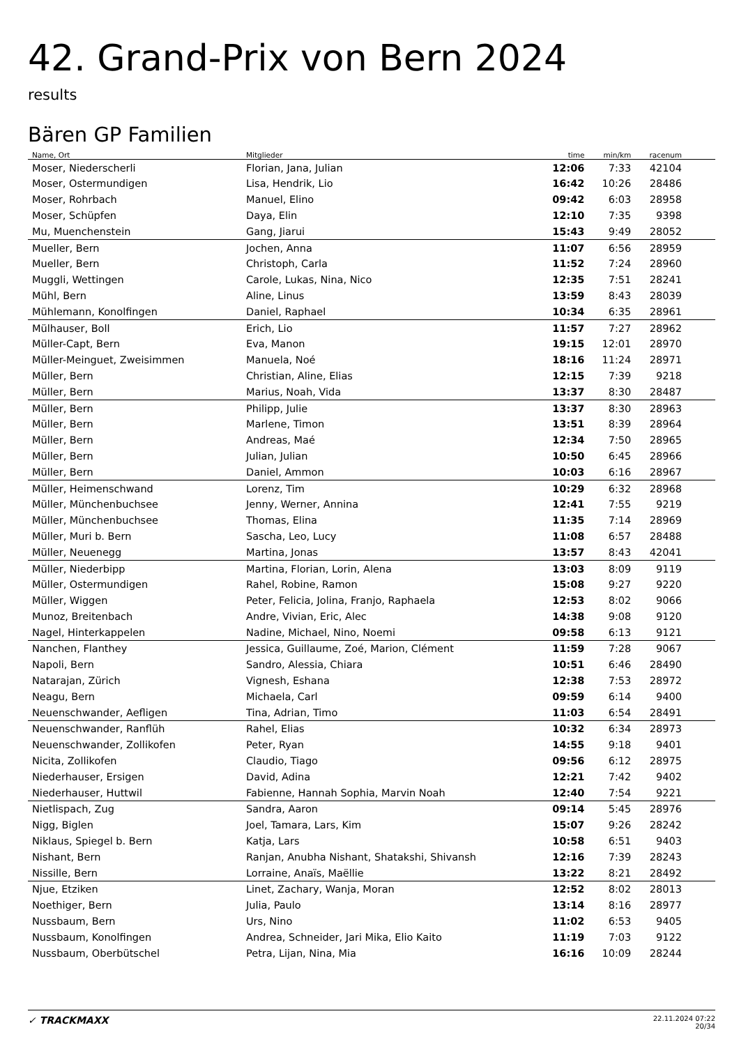42. Grand-Prix von Bern 2024
results
Bären GP Familien
| Name, Ort | Mitglieder | time | min/km | racenum | |
| --- | --- | --- | --- | --- | --- |
| Moser, Niederscherli | Florian, Jana, Julian | 12:06 | 7:33 | 42104 | |
| Moser, Ostermundigen | Lisa, Hendrik, Lio | 16:42 | 10:26 | 28486 | |
| Moser, Rohrbach | Manuel, Elino | 09:42 | 6:03 | 28958 | |
| Moser, Schüpfen | Daya, Elin | 12:10 | 7:35 | 9398 | |
| Mu, Muenchenstein | Gang, Jiarui | 15:43 | 9:49 | 28052 | |
| Mueller, Bern | Jochen, Anna | 11:07 | 6:56 | 28959 | |
| Mueller, Bern | Christoph, Carla | 11:52 | 7:24 | 28960 | |
| Muggli, Wettingen | Carole, Lukas, Nina, Nico | 12:35 | 7:51 | 28241 | |
| Mühl, Bern | Aline, Linus | 13:59 | 8:43 | 28039 | |
| Mühlemann, Konolfingen | Daniel, Raphael | 10:34 | 6:35 | 28961 | |
| Mülhauser, Boll | Erich, Lio | 11:57 | 7:27 | 28962 | |
| Müller-Capt, Bern | Eva, Manon | 19:15 | 12:01 | 28970 | |
| Müller-Meinguet, Zweisimmen | Manuela, Noé | 18:16 | 11:24 | 28971 | |
| Müller, Bern | Christian, Aline, Elias | 12:15 | 7:39 | 9218 | |
| Müller, Bern | Marius, Noah, Vida | 13:37 | 8:30 | 28487 | |
| Müller, Bern | Philipp, Julie | 13:37 | 8:30 | 28963 | |
| Müller, Bern | Marlene, Timon | 13:51 | 8:39 | 28964 | |
| Müller, Bern | Andreas, Maé | 12:34 | 7:50 | 28965 | |
| Müller, Bern | Julian, Julian | 10:50 | 6:45 | 28966 | |
| Müller, Bern | Daniel, Ammon | 10:03 | 6:16 | 28967 | |
| Müller, Heimenschwand | Lorenz, Tim | 10:29 | 6:32 | 28968 | |
| Müller, Münchenbuchsee | Jenny, Werner, Annina | 12:41 | 7:55 | 9219 | |
| Müller, Münchenbuchsee | Thomas, Elina | 11:35 | 7:14 | 28969 | |
| Müller, Muri b. Bern | Sascha, Leo, Lucy | 11:08 | 6:57 | 28488 | |
| Müller, Neuenegg | Martina, Jonas | 13:57 | 8:43 | 42041 | |
| Müller, Niederbipp | Martina, Florian, Lorin, Alena | 13:03 | 8:09 | 9119 | |
| Müller, Ostermundigen | Rahel, Robine, Ramon | 15:08 | 9:27 | 9220 | |
| Müller, Wiggen | Peter, Felicia, Jolina, Franjo, Raphaela | 12:53 | 8:02 | 9066 | |
| Munoz, Breitenbach | Andre, Vivian, Eric, Alec | 14:38 | 9:08 | 9120 | |
| Nagel, Hinterkappelen | Nadine, Michael, Nino, Noemi | 09:58 | 6:13 | 9121 | |
| Nanchen, Flanthey | Jessica, Guillaume, Zoé, Marion, Clément | 11:59 | 7:28 | 9067 | |
| Napoli, Bern | Sandro, Alessia, Chiara | 10:51 | 6:46 | 28490 | |
| Natarajan, Zürich | Vignesh, Eshana | 12:38 | 7:53 | 28972 | |
| Neagu, Bern | Michaela, Carl | 09:59 | 6:14 | 9400 | |
| Neuenschwander, Aefligen | Tina, Adrian, Timo | 11:03 | 6:54 | 28491 | |
| Neuenschwander, Ranflüh | Rahel, Elias | 10:32 | 6:34 | 28973 | |
| Neuenschwander, Zollikofen | Peter, Ryan | 14:55 | 9:18 | 9401 | |
| Nicita, Zollikofen | Claudio, Tiago | 09:56 | 6:12 | 28975 | |
| Niederhauser, Ersigen | David, Adina | 12:21 | 7:42 | 9402 | |
| Niederhauser, Huttwil | Fabienne, Hannah Sophia, Marvin Noah | 12:40 | 7:54 | 9221 | |
| Nietlispach, Zug | Sandra, Aaron | 09:14 | 5:45 | 28976 | |
| Nigg, Biglen | Joel, Tamara, Lars, Kim | 15:07 | 9:26 | 28242 | |
| Niklaus, Spiegel b. Bern | Katja, Lars | 10:58 | 6:51 | 9403 | |
| Nishant, Bern | Ranjan, Anubha Nishant, Shatakshi, Shivansh | 12:16 | 7:39 | 28243 | |
| Nissille, Bern | Lorraine, Anaïs, Maëllie | 13:22 | 8:21 | 28492 | |
| Njue, Etziken | Linet, Zachary, Wanja, Moran | 12:52 | 8:02 | 28013 | |
| Noethiger, Bern | Julia, Paulo | 13:14 | 8:16 | 28977 | |
| Nussbaum, Bern | Urs, Nino | 11:02 | 6:53 | 9405 | |
| Nussbaum, Konolfingen | Andrea, Schneider, Jari Mika, Elio Kaito | 11:19 | 7:03 | 9122 | |
| Nussbaum, Oberbütschel | Petra, Lijan, Nina, Mia | 16:16 | 10:09 | 28244 | |
✓ TRACKMAXX
22.11.2024 07:22
20/34